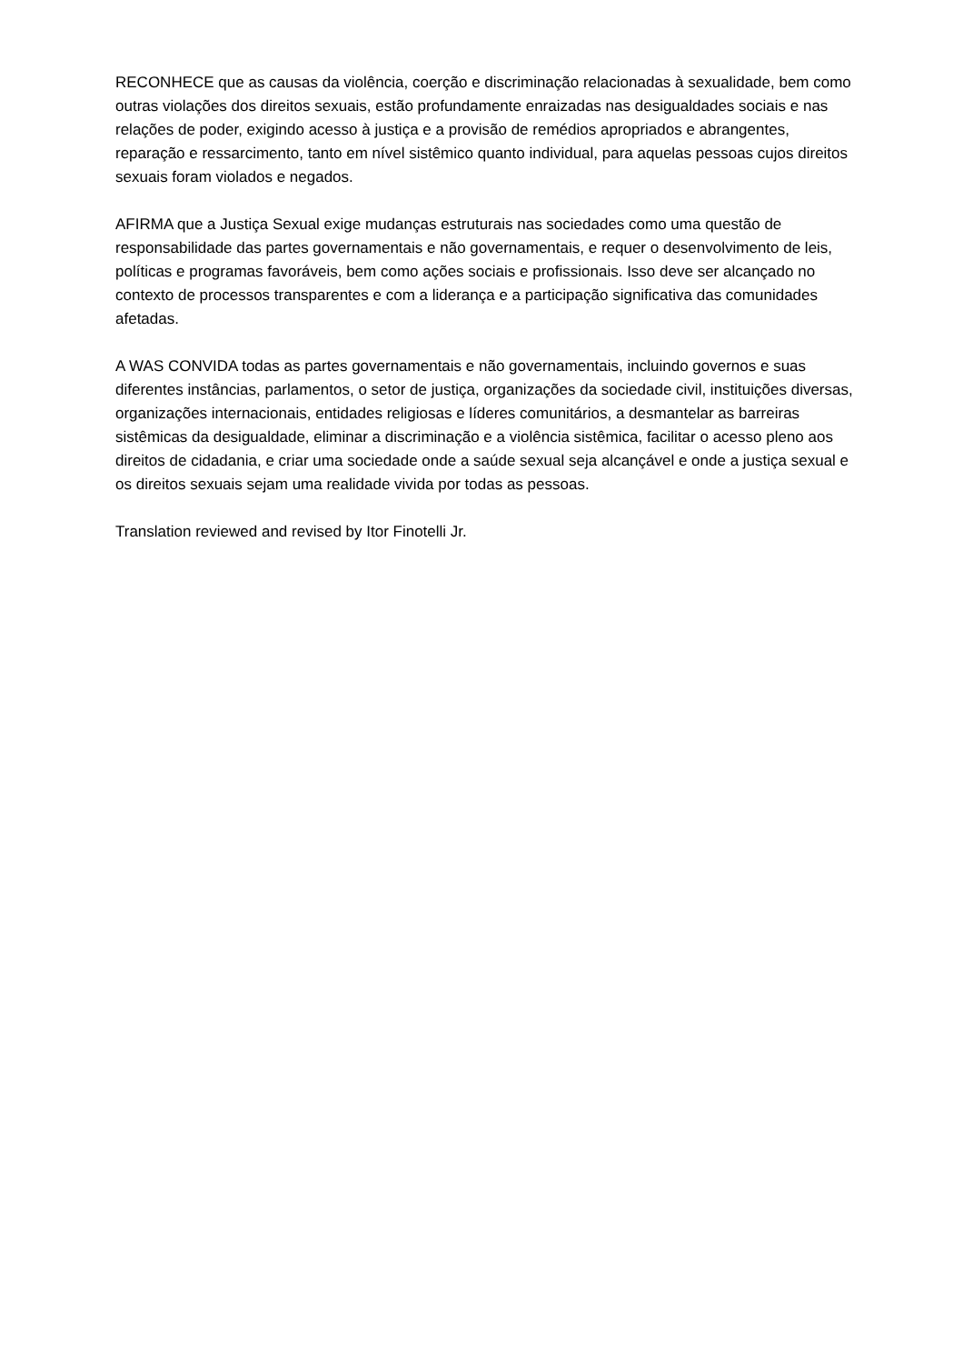RECONHECE que as causas da violência, coerção e discriminação relacionadas à sexualidade, bem como outras violações dos direitos sexuais, estão profundamente enraizadas nas desigualdades sociais e nas relações de poder, exigindo acesso à justiça e a provisão de remédios apropriados e abrangentes, reparação e ressarcimento, tanto em nível sistêmico quanto individual, para aquelas pessoas cujos direitos sexuais foram violados e negados.
AFIRMA que a Justiça Sexual exige mudanças estruturais nas sociedades como uma questão de responsabilidade das partes governamentais e não governamentais, e requer o desenvolvimento de leis, políticas e programas favoráveis, bem como ações sociais e profissionais. Isso deve ser alcançado no contexto de processos transparentes e com a liderança e a participação significativa das comunidades afetadas.
A WAS CONVIDA todas as partes governamentais e não governamentais, incluindo governos e suas diferentes instâncias, parlamentos, o setor de justiça, organizações da sociedade civil, instituições diversas, organizações internacionais, entidades religiosas e líderes comunitários, a desmantelar as barreiras sistêmicas da desigualdade, eliminar a discriminação e a violência sistêmica, facilitar o acesso pleno aos direitos de cidadania, e criar uma sociedade onde a saúde sexual seja alcançável e onde a justiça sexual e os direitos sexuais sejam uma realidade vivida por todas as pessoas.
Translation reviewed and revised by Itor Finotelli Jr.